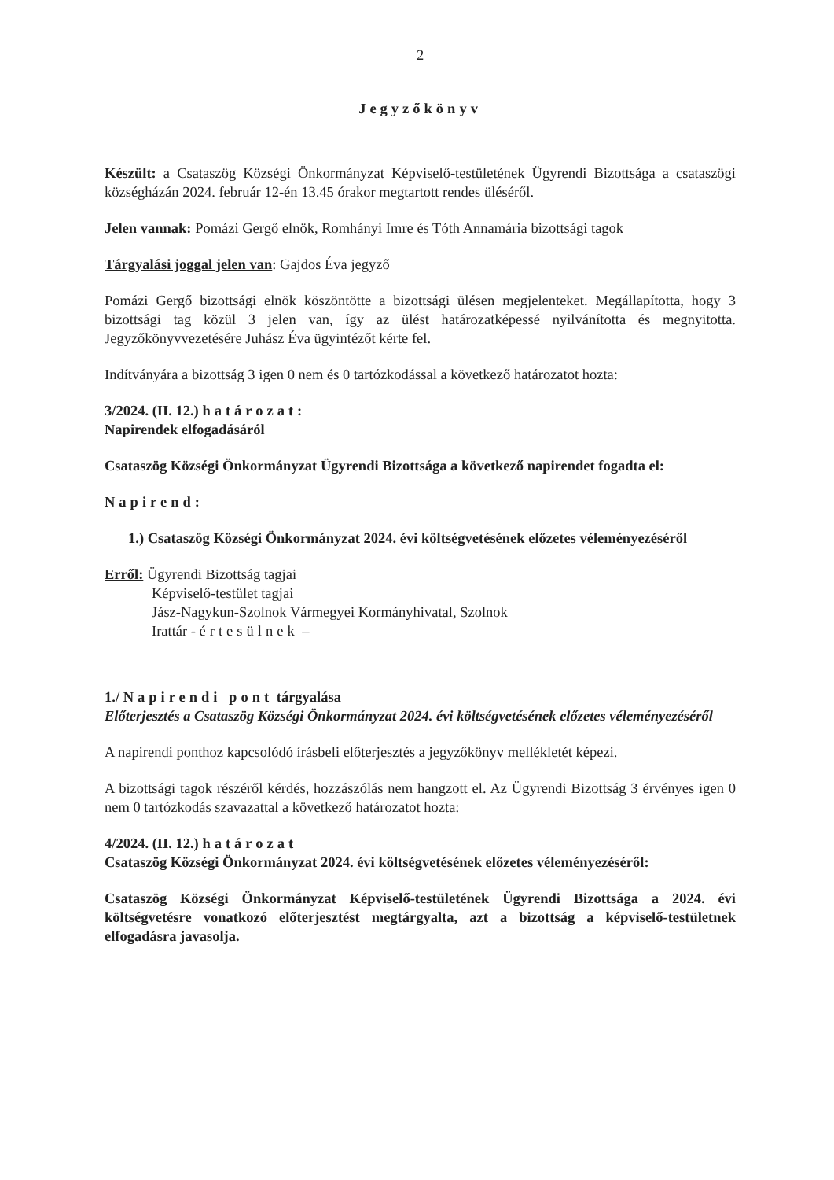2
Jegyzőkönyv
Készült: a Csataszög Községi Önkormányzat Képviselő-testületének Ügyrendi Bizottsága a csataszögi községházán 2024. február 12-én 13.45 órakor megtartott rendes üléséről.
Jelen vannak: Pomázi Gergő elnök, Romhányi Imre és Tóth Annamária bizottsági tagok
Tárgyalási joggal jelen van: Gajdos Éva jegyző
Pomázi Gergő bizottsági elnök köszöntötte a bizottsági ülésen megjelenteket. Megállapította, hogy 3 bizottsági tag közül 3 jelen van, így az ülést határozatképessé nyilvánította és megnyitotta. Jegyzőkönyvvezetésére Juhász Éva ügyintézőt kérte fel.
Indítványára a bizottság 3 igen 0 nem és 0 tartózkodással a következő határozatot hozta:
3/2024. (II. 12.) határozat:
Napirendek elfogadásáról
Csataszög Községi Önkormányzat Ügyrendi Bizottsága a következő napirendet fogadta el:
Napirend:
1.) Csataszög Községi Önkormányzat 2024. évi költségvetésének előzetes véleményezéséről
Erről: Ügyrendi Bizottság tagjai
Képviselő-testület tagjai
Jász-Nagykun-Szolnok Vármegyei Kormányhivatal, Szolnok
Irattár - értesülnek –
1./ Napirendi pont tárgyalása
Előterjesztés a Csataszög Községi Önkormányzat 2024. évi költségvetésének előzetes véleményezéséről
A napirendi ponthoz kapcsolódó írásbeli előterjesztés a jegyzőkönyv mellékletét képezi.
A bizottsági tagok részéről kérdés, hozzászólás nem hangzott el. Az Ügyrendi Bizottság 3 érvényes igen 0 nem 0 tartózkodás szavazattal a következő határozatot hozta:
4/2024. (II. 12.) határozat
Csataszög Községi Önkormányzat 2024. évi költségvetésének előzetes véleményezéséről:
Csataszög Községi Önkormányzat Képviselő-testületének Ügyrendi Bizottsága a 2024. évi költségvetésre vonatkozó előterjesztést megtárgyalta, azt a bizottság a képviselő-testületnek elfogadásra javasolja.